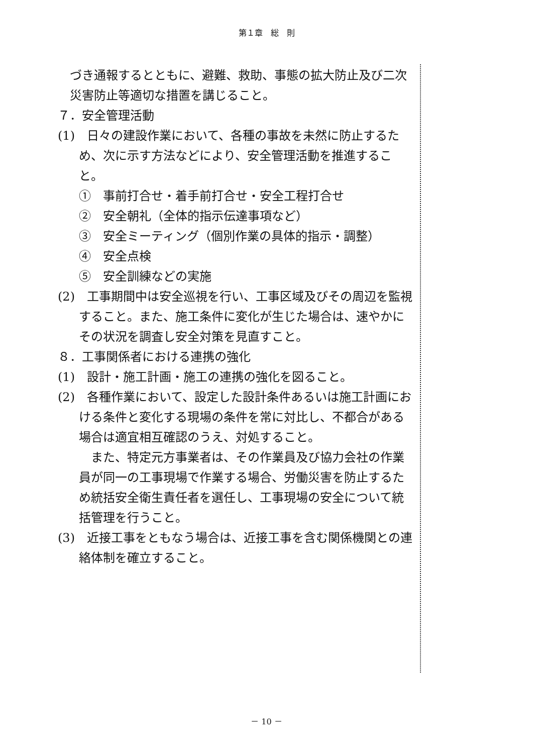第１章　総　則
づき通報するとともに、避難、救助、事態の拡大防止及び二次災害防止等適切な措置を講じること。
７．安全管理活動
(1)　日々の建設作業において、各種の事故を未然に防止するため、次に示す方法などにより、安全管理活動を推進すること。
①　事前打合せ・着手前打合せ・安全工程打合せ
②　安全朝礼（全体的指示伝達事項など）
③　安全ミーティング（個別作業の具体的指示・調整）
④　安全点検
⑤　安全訓練などの実施
(2)　工事期間中は安全巡視を行い、工事区域及びその周辺を監視すること。また、施工条件に変化が生じた場合は、速やかにその状況を調査し安全対策を見直すこと。
８．工事関係者における連携の強化
(1)　設計・施工計画・施工の連携の強化を図ること。
(2)　各種作業において、設定した設計条件あるいは施工計画における条件と変化する現場の条件を常に対比し、不都合がある場合は適宜相互確認のうえ、対処すること。
また、特定元方事業者は、その作業員及び協力会社の作業員が同一の工事現場で作業する場合、労働災害を防止するため統括安全衛生責任者を選任し、工事現場の安全について統括管理を行うこと。
(3)　近接工事をともなう場合は、近接工事を含む関係機関との連絡体制を確立すること。
－ 10 －